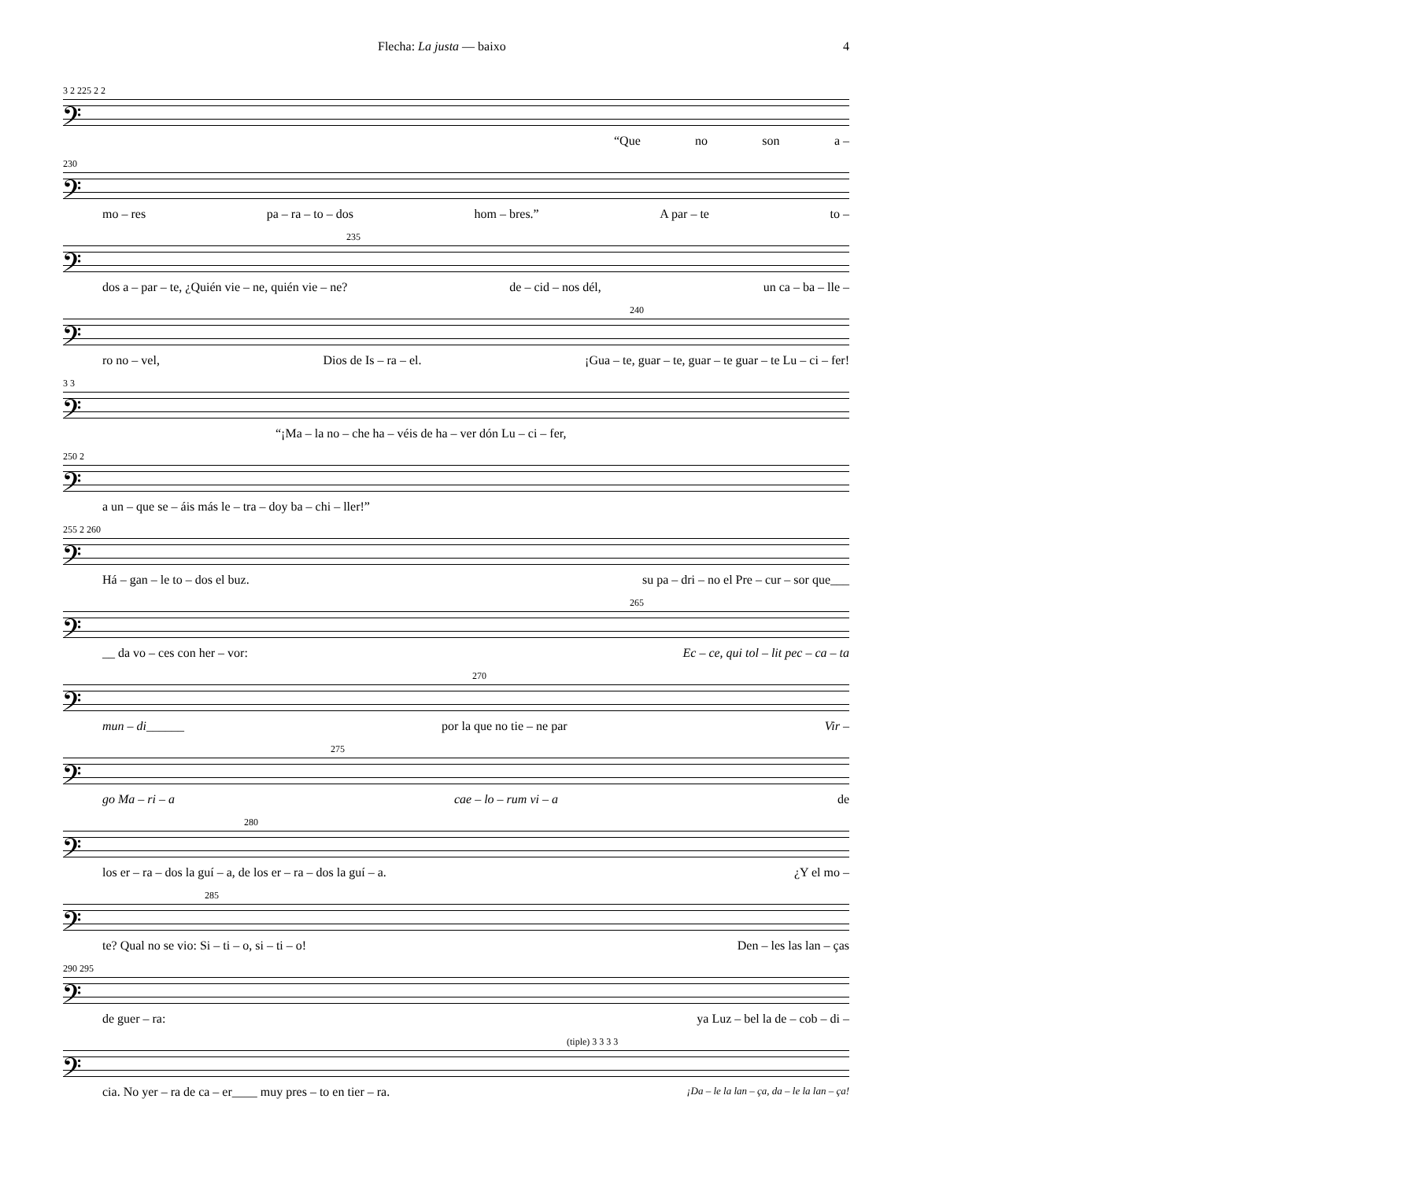Flecha: La justa — baixo 4
𝄢
3 2 225 2 2
“Que no son a –
𝄢
230
mo – res pa – ra – to – dos hom – bres.” A par – te to –
𝄢
235
dos a – par – te, ¿Quién vie – ne, quién vie – ne? de – cid – nos dél, un ca – ba – lle –
𝄢
240
ro no – vel, Dios de Is – ra – el. ¡Gua – te, guar – te, guar – te guar – te Lu – ci – fer!
𝄢
3 3
“¡Ma – la no – che ha – véis de ha – ver dón Lu – ci – fer,
𝄢
250 2
a un – que se – áis más le – tra – doy ba – chi – ller!”
𝄢
255 2 260
Há – gan – le to – dos el buz. su pa – dri – no el Pre – cur – sor que___
𝄢
265
__ da vo – ces con her – vor: Ec – ce, qui tol – lit pec – ca – ta
𝄢
270
mun – di______ por la que no tie – ne par Vir –
𝄢
275
go Ma – ri – a cae – lo – rum vi – a de
𝄢
280
los er – ra – dos la guí – a, de los er – ra – dos la guí – a. ¿Y el mo –
𝄢
285
te? Qual no se vio: Si – ti – o, si – ti – o! Den – les las lan – ças
𝄢
290 295
de guer – ra: ya Luz – bel la de – cob – di –
𝄢
(tiple) 3 3 3 3
cia. No yer – ra de ca – er____ muy pres – to en tier – ra. ¡Da – le la lan – ça, da – le la lan – ça!